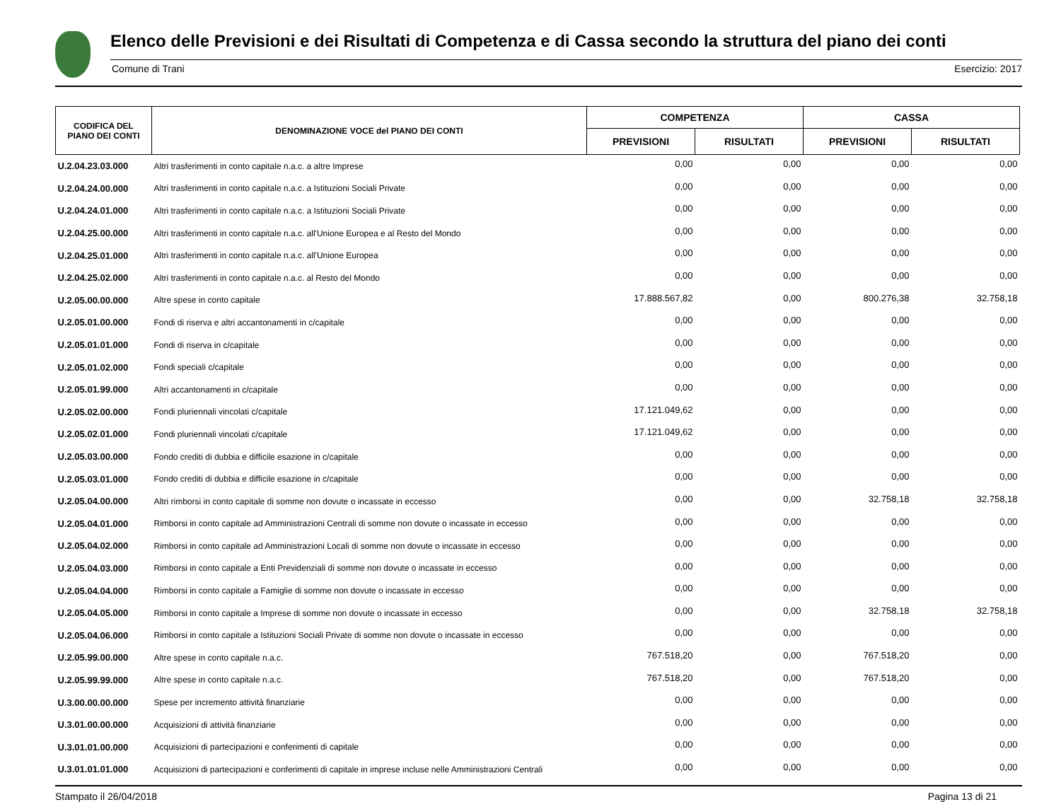Elenco delle Previsioni e dei Risultati di Competenza e di Cassa secondo la struttura del piano dei conti
Comune di Trani Esercizio: 2017
| CODIFICA DEL PIANO DEI CONTI | DENOMINAZIONE VOCE del PIANO DEI CONTI | COMPETENZA | | CASSA | |
| --- | --- | --- | --- | --- | --- |
| | | PREVISIONI | RISULTATI | PREVISIONI | RISULTATI |
| U.2.04.23.03.000 | Altri trasferimenti in conto capitale n.a.c. a altre Imprese | 0,00 | 0,00 | 0,00 | 0,00 |
| U.2.04.24.00.000 | Altri trasferimenti in conto capitale n.a.c. a Istituzioni Sociali Private | 0,00 | 0,00 | 0,00 | 0,00 |
| U.2.04.24.01.000 | Altri trasferimenti in conto capitale n.a.c. a Istituzioni Sociali Private | 0,00 | 0,00 | 0,00 | 0,00 |
| U.2.04.25.00.000 | Altri trasferimenti in conto capitale n.a.c. all'Unione Europea e al Resto del Mondo | 0,00 | 0,00 | 0,00 | 0,00 |
| U.2.04.25.01.000 | Altri trasferimenti in conto capitale n.a.c. all'Unione Europea | 0,00 | 0,00 | 0,00 | 0,00 |
| U.2.04.25.02.000 | Altri trasferimenti in conto capitale n.a.c. al Resto del Mondo | 0,00 | 0,00 | 0,00 | 0,00 |
| U.2.05.00.00.000 | Altre spese in conto capitale | 17.888.567,82 | 0,00 | 800.276,38 | 32.758,18 |
| U.2.05.01.00.000 | Fondi di riserva e altri accantonamenti in c/capitale | 0,00 | 0,00 | 0,00 | 0,00 |
| U.2.05.01.01.000 | Fondi di riserva in c/capitale | 0,00 | 0,00 | 0,00 | 0,00 |
| U.2.05.01.02.000 | Fondi speciali c/capitale | 0,00 | 0,00 | 0,00 | 0,00 |
| U.2.05.01.99.000 | Altri accantonamenti in c/capitale | 0,00 | 0,00 | 0,00 | 0,00 |
| U.2.05.02.00.000 | Fondi pluriennali vincolati c/capitale | 17.121.049,62 | 0,00 | 0,00 | 0,00 |
| U.2.05.02.01.000 | Fondi pluriennali vincolati c/capitale | 17.121.049,62 | 0,00 | 0,00 | 0,00 |
| U.2.05.03.00.000 | Fondo crediti di dubbia e difficile esazione in c/capitale | 0,00 | 0,00 | 0,00 | 0,00 |
| U.2.05.03.01.000 | Fondo crediti di dubbia e difficile esazione in c/capitale | 0,00 | 0,00 | 0,00 | 0,00 |
| U.2.05.04.00.000 | Altri rimborsi in conto capitale di somme non dovute o incassate in eccesso | 0,00 | 0,00 | 32.758,18 | 32.758,18 |
| U.2.05.04.01.000 | Rimborsi in conto capitale ad Amministrazioni Centrali di somme non dovute o incassate in eccesso | 0,00 | 0,00 | 0,00 | 0,00 |
| U.2.05.04.02.000 | Rimborsi in conto capitale ad Amministrazioni Locali di somme non dovute o incassate in eccesso | 0,00 | 0,00 | 0,00 | 0,00 |
| U.2.05.04.03.000 | Rimborsi in conto capitale a Enti Previdenziali di somme non dovute o incassate in eccesso | 0,00 | 0,00 | 0,00 | 0,00 |
| U.2.05.04.04.000 | Rimborsi in conto capitale a Famiglie di somme non dovute o incassate in eccesso | 0,00 | 0,00 | 0,00 | 0,00 |
| U.2.05.04.05.000 | Rimborsi in conto capitale a Imprese di somme non dovute o incassate in eccesso | 0,00 | 0,00 | 32.758,18 | 32.758,18 |
| U.2.05.04.06.000 | Rimborsi in conto capitale a Istituzioni Sociali Private di somme non dovute o incassate in eccesso | 0,00 | 0,00 | 0,00 | 0,00 |
| U.2.05.99.00.000 | Altre spese in conto capitale n.a.c. | 767.518,20 | 0,00 | 767.518,20 | 0,00 |
| U.2.05.99.99.000 | Altre spese in conto capitale n.a.c. | 767.518,20 | 0,00 | 767.518,20 | 0,00 |
| U.3.00.00.00.000 | Spese per incremento attività finanziarie | 0,00 | 0,00 | 0,00 | 0,00 |
| U.3.01.00.00.000 | Acquisizioni di attività finanziarie | 0,00 | 0,00 | 0,00 | 0,00 |
| U.3.01.01.00.000 | Acquisizioni di partecipazioni e conferimenti di capitale | 0,00 | 0,00 | 0,00 | 0,00 |
| U.3.01.01.01.000 | Acquisizioni di partecipazioni e conferimenti di capitale in imprese incluse nelle Amministrazioni Centrali | 0,00 | 0,00 | 0,00 | 0,00 |
Stampato il 26/04/2018 Pagina 13 di 21